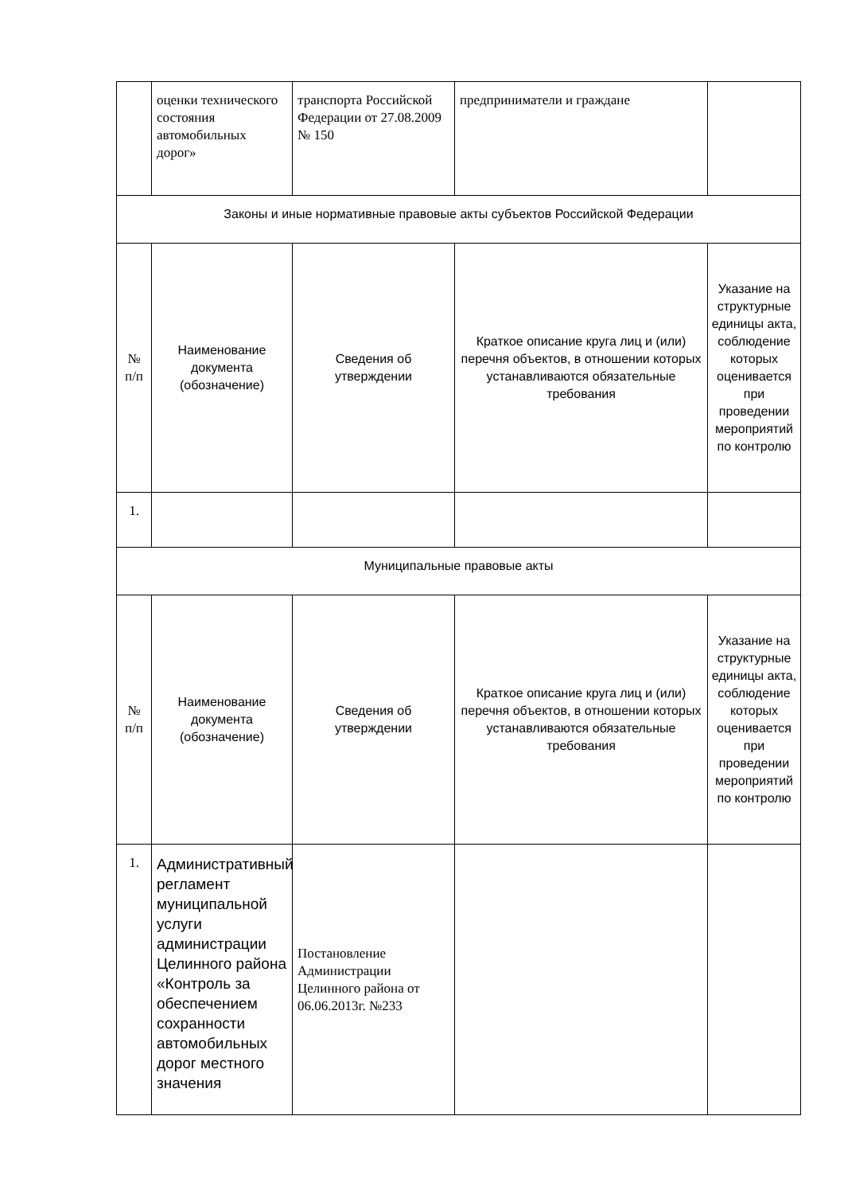| | оценки технического состояния автомобильных дорог» | транспорта Российской Федерации от 27.08.2009 № 150 | предприниматели и граждане | |
| Законы и иные нормативные правовые акты субъектов Российской Федерации | | | | |
| № п/п | Наименование документа (обозначение) | Сведения об утверждении | Краткое описание круга лиц и (или) перечня объектов, в отношении которых устанавливаются обязательные требования | Указание на структурные единицы акта, соблюдение которых оценивается при проведении мероприятий по контролю |
| 1. | | | | |
| Муниципальные правовые акты | | | | |
| № п/п | Наименование документа (обозначение) | Сведения об утверждении | Краткое описание круга лиц и (или) перечня объектов, в отношении которых устанавливаются обязательные требования | Указание на структурные единицы акта, соблюдение которых оценивается при проведении мероприятий по контролю |
| 1. | Административный регламент муниципальной услуги администрации Целинного района «Контроль за обеспечением сохранности автомобильных дорог местного значения | Постановление Администрации Целинного района от 06.06.2013г. №233 | | |